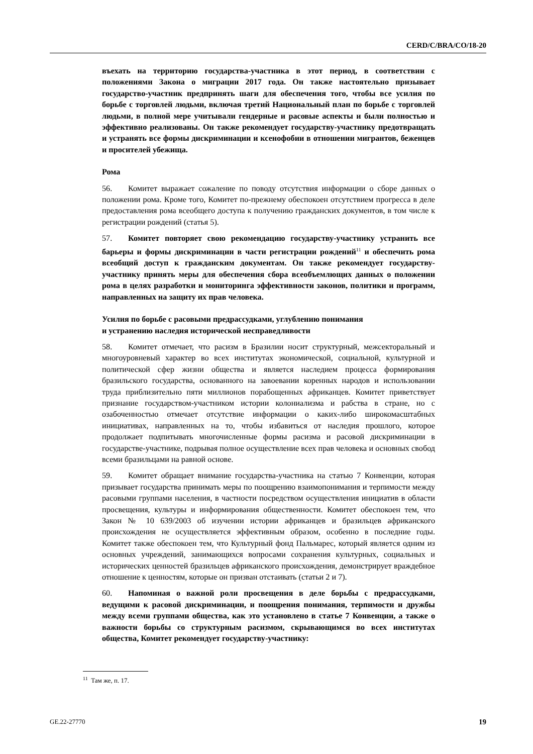CERD/C/BRA/CO/18-20
въехать на территорию государства-участника в этот период, в соответствии с положениями Закона о миграции 2017 года. Он также настоятельно призывает государство-участник предпринять шаги для обеспечения того, чтобы все усилия по борьбе с торговлей людьми, включая третий Национальный план по борьбе с торговлей людьми, в полной мере учитывали гендерные и расовые аспекты и были полностью и эффективно реализованы. Он также рекомендует государству-участнику предотвращать и устранять все формы дискриминации и ксенофобии в отношении мигрантов, беженцев и просителей убежища.
Рома
56. Комитет выражает сожаление по поводу отсутствия информации о сборе данных о положении рома. Кроме того, Комитет по-прежнему обеспокоен отсутствием прогресса в деле предоставления рома всеобщего доступа к получению гражданских документов, в том числе к регистрации рождений (статья 5).
57. Комитет повторяет свою рекомендацию государству-участнику устранить все барьеры и формы дискриминации в части регистрации рождений<sup>11</sup> и обеспечить рома всеобщий доступ к гражданским документам. Он также рекомендует государству-участнику принять меры для обеспечения сбора всеобъемлющих данных о положении рома в целях разработки и мониторинга эффективности законов, политики и программ, направленных на защиту их прав человека.
Усилия по борьбе с расовыми предрассудками, углублению понимания
и устранению наследия исторической несправедливости
58. Комитет отмечает, что расизм в Бразилии носит структурный, межсекторальный и многоуровневый характер во всех институтах экономической, социальной, культурной и политической сфер жизни общества и является наследием процесса формирования бразильского государства, основанного на завоевании коренных народов и использовании труда приблизительно пяти миллионов порабощенных африканцев. Комитет приветствует признание государством-участником истории колониализма и рабства в стране, но с озабоченностью отмечает отсутствие информации о каких-либо широкомасштабных инициативах, направленных на то, чтобы избавиться от наследия прошлого, которое продолжает подпитывать многочисленные формы расизма и расовой дискриминации в государстве-участнике, подрывая полное осуществление всех прав человека и основных свобод всеми бразильцами на равной основе.
59. Комитет обращает внимание государства-участника на статью 7 Конвенции, которая призывает государства принимать меры по поощрению взаимопонимания и терпимости между расовыми группами населения, в частности посредством осуществления инициатив в области просвещения, культуры и информирования общественности. Комитет обеспокоен тем, что Закон № 10 639/2003 об изучении истории африканцев и бразильцев африканского происхождения не осуществляется эффективным образом, особенно в последние годы. Комитет также обеспокоен тем, что Культурный фонд Пальмарес, который является одним из основных учреждений, занимающихся вопросами сохранения культурных, социальных и исторических ценностей бразильцев африканского происхождения, демонстрирует враждебное отношение к ценностям, которые он призван отстаивать (статьи 2 и 7).
60. Напоминая о важной роли просвещения в деле борьбы с предрассудками, ведущими к расовой дискриминации, и поощрения понимания, терпимости и дружбы между всеми группами общества, как это установлено в статье 7 Конвенции, а также о важности борьбы со структурным расизмом, скрывающимся во всех институтах общества, Комитет рекомендует государству-участнику:
<sup>11</sup> Там же, п. 17.
GE.22-27770 19